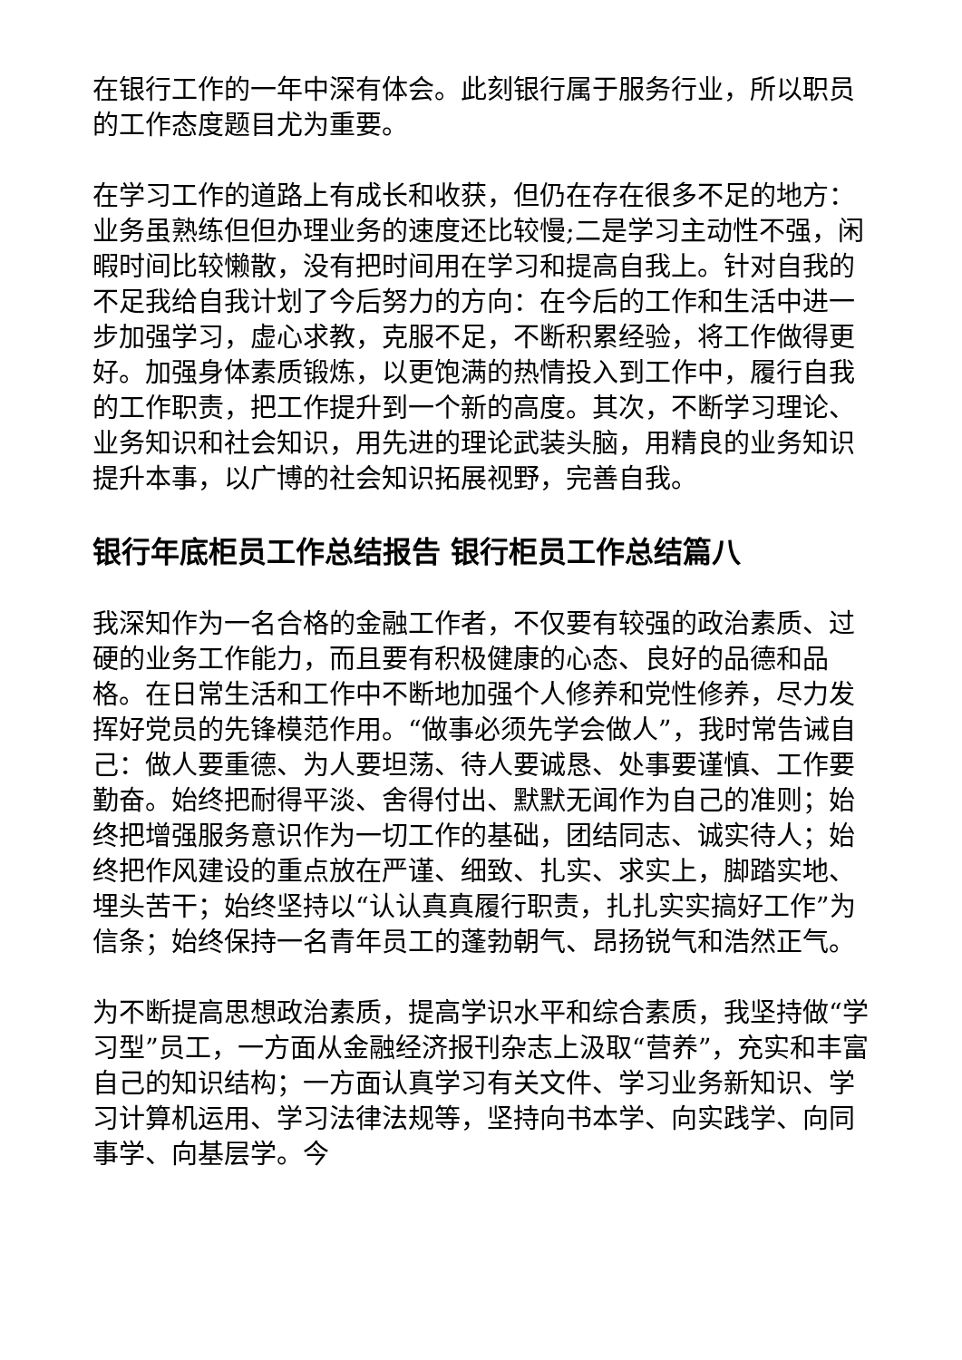在银行工作的一年中深有体会。此刻银行属于服务行业，所以职员的工作态度题目尤为重要。
在学习工作的道路上有成长和收获，但仍在存在很多不足的地方：业务虽熟练但但办理业务的速度还比较慢;二是学习主动性不强，闲暇时间比较懒散，没有把时间用在学习和提高自我上。针对自我的不足我给自我计划了今后努力的方向：在今后的工作和生活中进一步加强学习，虚心求教，克服不足，不断积累经验，将工作做得更好。加强身体素质锻炼，以更饱满的热情投入到工作中，履行自我的工作职责，把工作提升到一个新的高度。其次，不断学习理论、业务知识和社会知识，用先进的理论武装头脑，用精良的业务知识提升本事，以广博的社会知识拓展视野，完善自我。
银行年底柜员工作总结报告 银行柜员工作总结篇八
我深知作为一名合格的金融工作者，不仅要有较强的政治素质、过硬的业务工作能力，而且要有积极健康的心态、良好的品德和品格。在日常生活和工作中不断地加强个人修养和党性修养，尽力发挥好党员的先锋模范作用。“做事必须先学会做人”，我时常告诫自己：做人要重德、为人要坦荡、待人要诚恳、处事要谨慎、工作要勤奋。始终把耐得平淡、舍得付出、默默无闻作为自己的准则；始终把增强服务意识作为一切工作的基础，团结同志、诚实待人；始终把作风建设的重点放在严谨、细致、扎实、求实上，脚踏实地、埋头苦干；始终坚持以“认认真真履行职责，扎扎实实搞好工作”为信条；始终保持一名青年员工的蓬勃朝气、昂扬锐气和浩然正气。
为不断提高思想政治素质，提高学识水平和综合素质，我坚持做“学习型”员工，一方面从金融经济报刊杂志上汲取“营养”，充实和丰富自己的知识结构；一方面认真学习有关文件、学习业务新知识、学习计算机运用、学习法律法规等，坚持向书本学、向实践学、向同事学、向基层学。今